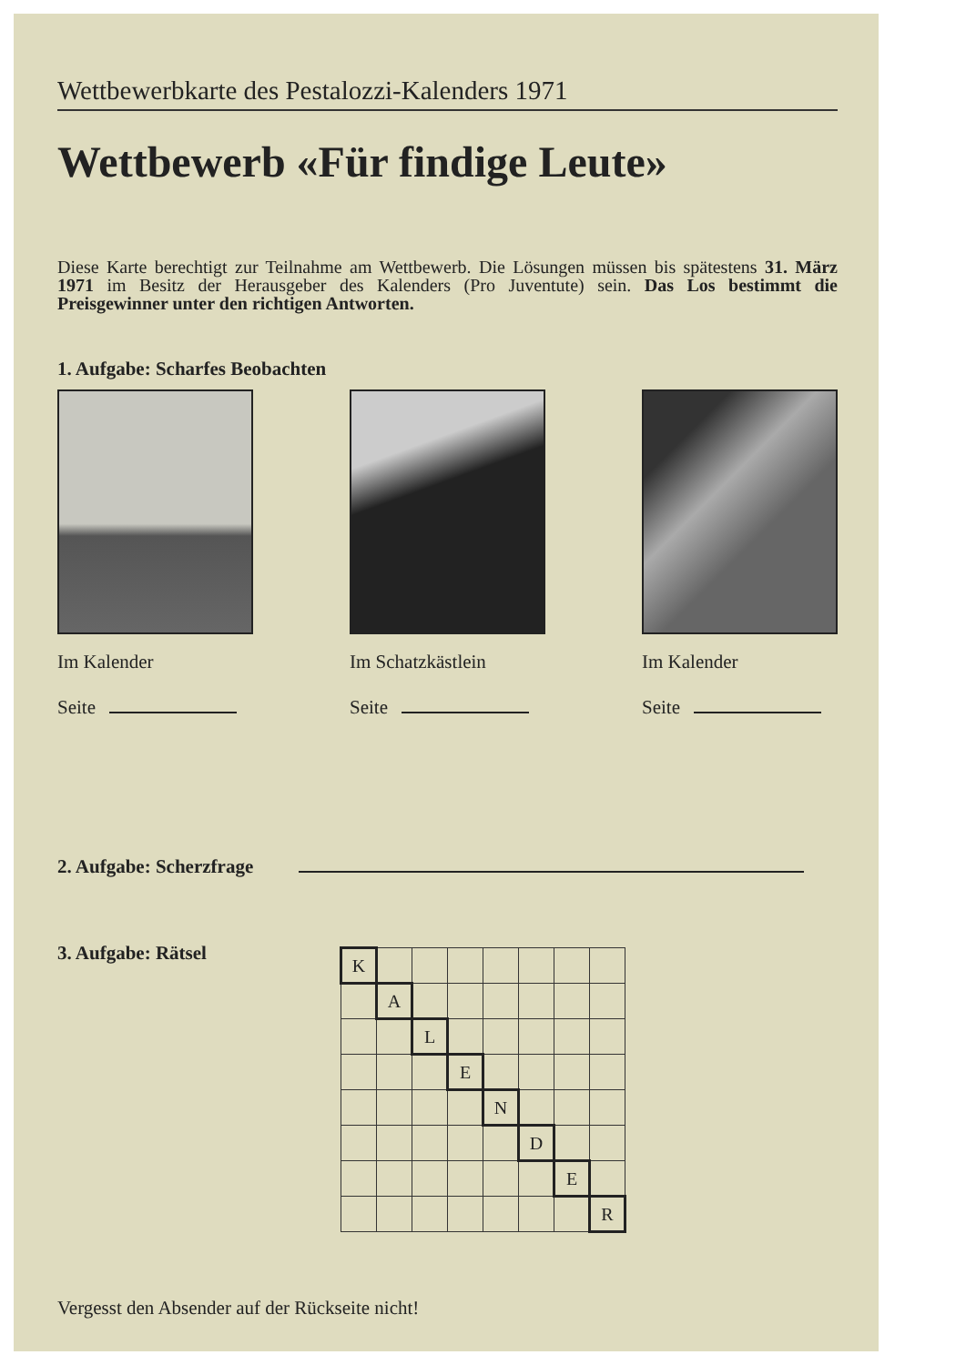Wettbewerbkarte des Pestalozzi-Kalenders 1971
Wettbewerb «Für findige Leute»
Diese Karte berechtigt zur Teilnahme am Wettbewerb. Die Lösungen müssen bis spätestens 31. März 1971 im Besitz der Herausgeber des Kalenders (Pro Juventute) sein. Das Los bestimmt die Preisgewinner unter den richtigen Antworten.
1. Aufgabe: Scharfes Beobachten
Im Kalender
Seite
Im Schatzkästlein
Seite
Im Kalender
Seite
2. Aufgabe: Scherzfrage
3. Aufgabe: Rätsel
| K | | | | | | | |
| | A | | | | | | |
| | | L | | | | | |
| | | | E | | | | |
| | | | | N | | | |
| | | | | | D | | |
| | | | | | | E | |
| | | | | | | | R |
Vergesst den Absender auf der Rückseite nicht!